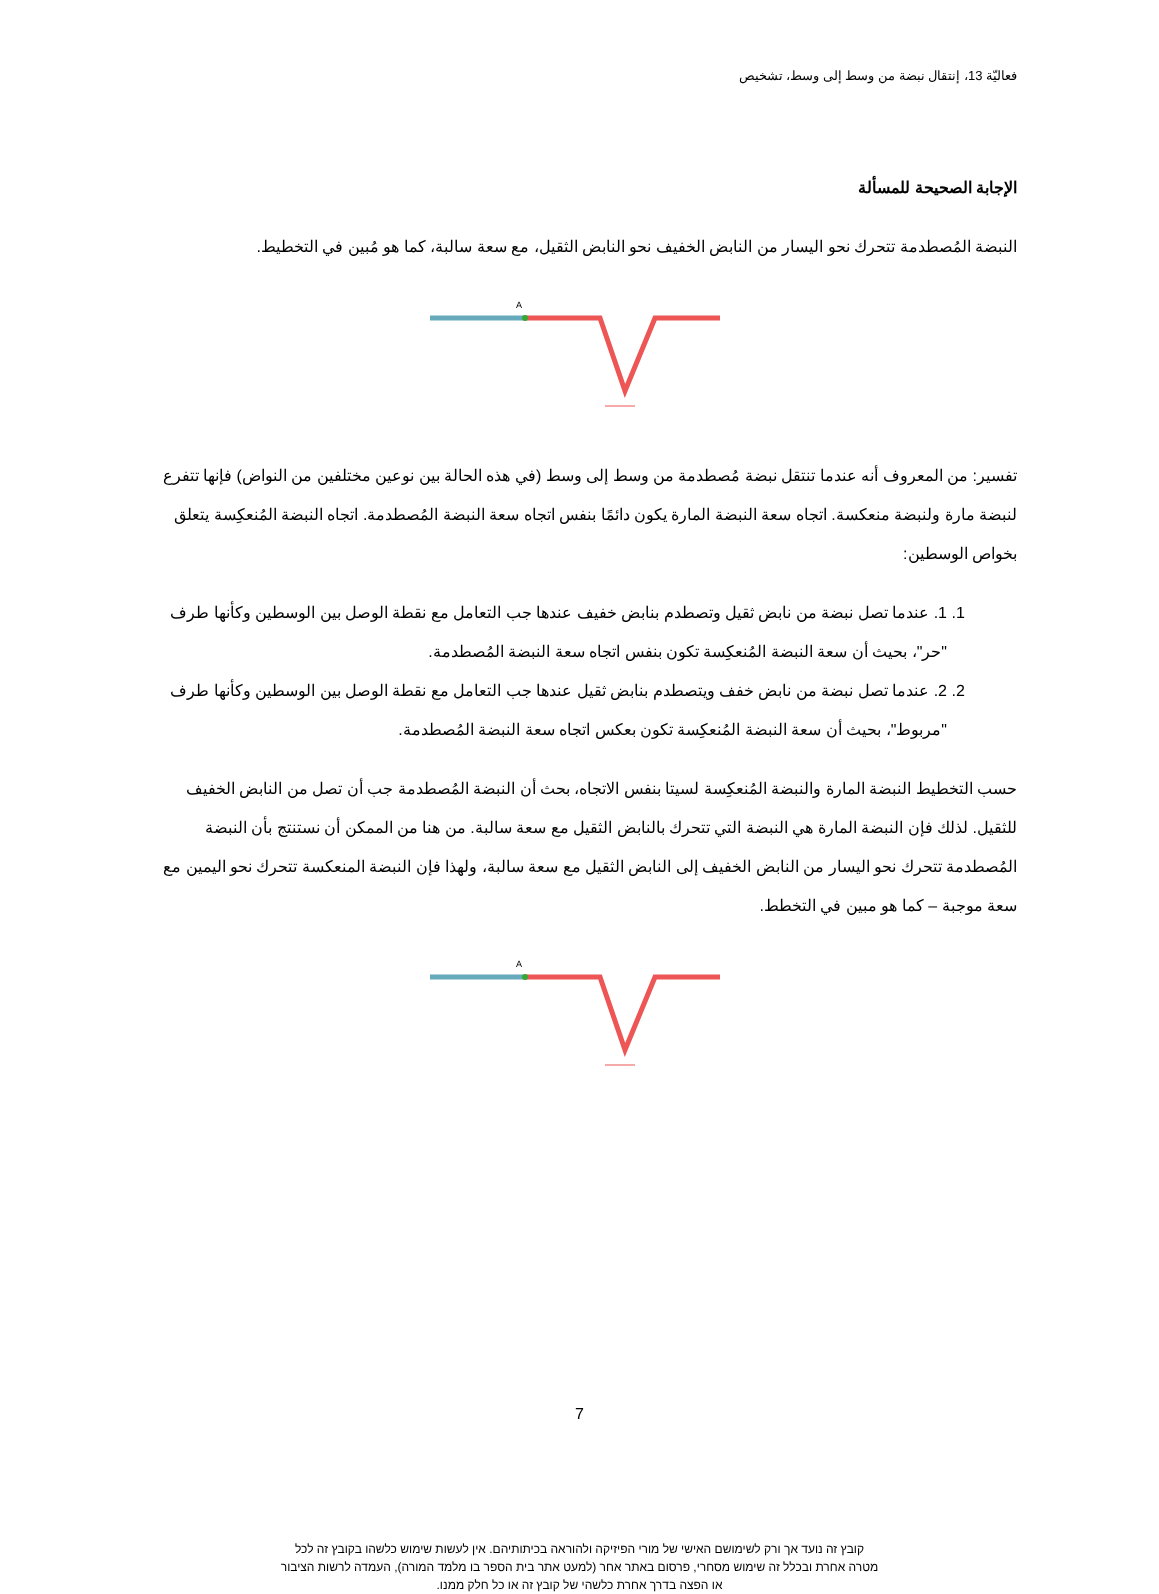فعاليّة 13، إنتقال نبضة من وسط إلى وسط، تشخيص
الإجابة الصحيحة للمسألة
النبضة المُصطدمة تتحرك نحو اليسار من النابض الخفيف نحو النابض الثقيل، مع سعة سالبة، كما هو مُبين في التخطيط.
A
تفسير: من المعروف أنه عندما تنتقل نبضة مُصطدمة من وسط إلى وسط (في هذه الحالة بين نوعين مختلفين من النواض) فإنها تتفرع لنبضة مارة ولنبضة منعكسة. اتجاه سعة النبضة المارة يكون دائمًا بنفس اتجاه سعة النبضة المُصطدمة. اتجاه النبضة المُنعكِسة يتعلق بخواص الوسطين:
1. 1. عندما تصل نبضة من نابض ثقيل وتصطدم بنابض خفيف عندها جب التعامل مع نقطة الوصل بين الوسطين وكأنها طرف "حر"، بحيث أن سعة النبضة المُنعكِسة تكون بنفس اتجاه سعة النبضة المُصطدمة.
2. 2. عندما تصل نبضة من نابض خفف ويتصطدم بنابض ثقيل عندها جب التعامل مع نقطة الوصل بين الوسطين وكأنها طرف "مربوط"، بحيث أن سعة النبضة المُنعكِسة تكون بعكس اتجاه سعة النبضة المُصطدمة.
حسب التخطيط النبضة المارة والنبضة المُنعكِسة لسيتا بنفس الاتجاه، بحث أن النبضة المُصطدمة جب أن تصل من النابض الخفيف للثقيل. لذلك فإن النبضة المارة هي النبضة التي تتحرك بالنابض الثقيل مع سعة سالبة. من هنا من الممكن أن نستنتج بأن النبضة المُصطدمة تتحرك نحو اليسار من النابض الخفيف إلى النابض الثقيل مع سعة سالبة، ولهذا فإن النبضة المنعكسة تتحرك نحو اليمين مع سعة موجبة – كما هو مبين في التخطط.
A
7
קובץ זה נועד אך ורק לשימושם האישי של מורי הפיזיקה ולהוראה בכיתותיהם. אין לעשות שימוש כלשהו בקובץ זה לכל מטרה אחרת ובכלל זה שימוש מסחרי, פרסום באתר אחר (למעט אתר בית הספר בו מלמד המורה), העמדה לרשות הציבור או הפצה בדרך אחרת כלשהי של קובץ זה או כל חלק ממנו.